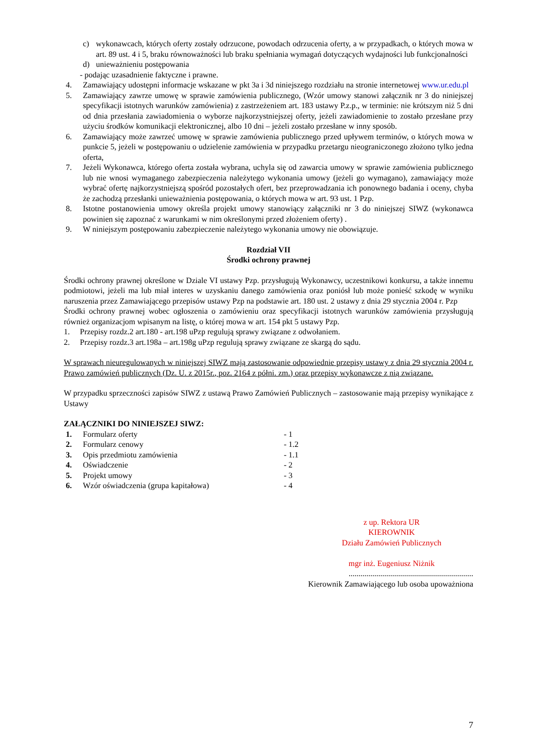c) wykonawcach, których oferty zostały odrzucone, powodach odrzucenia oferty, a w przypadkach, o których mowa w art. 89 ust. 4 i 5, braku równoważności lub braku spełniania wymagań dotyczących wydajności lub funkcjonalności
d) unieważnieniu postępowania
- podając uzasadnienie faktyczne i prawne.
4. Zamawiający udostępni informacje wskazane w pkt 3a i 3d niniejszego rozdziału na stronie internetowej www.ur.edu.pl
5. Zamawiający zawrze umowę w sprawie zamówienia publicznego, (Wzór umowy stanowi załącznik nr 3 do niniejszej specyfikacji istotnych warunków zamówienia) z zastrzeżeniem art. 183 ustawy P.z.p., w terminie: nie krótszym niż 5 dni od dnia przesłania zawiadomienia o wyborze najkorzystniejszej oferty, jeżeli zawiadomienie to zostało przesłane przy użyciu środków komunikacji elektronicznej, albo 10 dni – jeżeli zostało przesłane w inny sposób.
6. Zamawiający może zawrzeć umowę w sprawie zamówienia publicznego przed upływem terminów, o których mowa w punkcie 5, jeżeli w postępowaniu o udzielenie zamówienia w przypadku przetargu nieograniczonego złożono tylko jedna oferta,
7. Jeżeli Wykonawca, którego oferta została wybrana, uchyla się od zawarcia umowy w sprawie zamówienia publicznego lub nie wnosi wymaganego zabezpieczenia należytego wykonania umowy (jeżeli go wymagano), zamawiający może wybrać ofertę najkorzystniejszą spośród pozostałych ofert, bez przeprowadzania ich ponownego badania i oceny, chyba że zachodzą przesłanki unieważnienia postępowania, o których mowa w art. 93 ust. 1 Pzp.
8. Istotne postanowienia umowy określa projekt umowy stanowiący załączniki nr 3 do niniejszej SIWZ (wykonawca powinien się zapoznać z warunkami w nim określonymi przed złożeniem oferty) .
9. W niniejszym postępowaniu zabezpieczenie należytego wykonania umowy nie obowiązuje.
Rozdział VII
Środki ochrony prawnej
Środki ochrony prawnej określone w Dziale VI ustawy Pzp. przysługują Wykonawcy, uczestnikowi konkursu, a także innemu podmiotowi, jeżeli ma lub miał interes w uzyskaniu danego zamówienia oraz poniósł lub może ponieść szkodę w wyniku naruszenia przez Zamawiającego przepisów ustawy Pzp na podstawie art. 180 ust. 2 ustawy z dnia 29 stycznia 2004 r. Pzp
Środki ochrony prawnej wobec ogłoszenia o zamówieniu oraz specyfikacji istotnych warunków zamówienia przysługują również organizacjom wpisanym na listę, o której mowa w art. 154 pkt 5 ustawy Pzp.
1. Przepisy rozdz.2 art.180 - art.198 uPzp regulują sprawy związane z odwołaniem.
2. Przepisy rozdz.3 art.198a – art.198g uPzp regulują sprawy związane ze skargą do sądu.
W sprawach nieuregulowanych w niniejszej SIWZ mają zastosowanie odpowiednie przepisy ustawy z dnia 29 stycznia 2004 r. Prawo zamówień publicznych (Dz. U. z 2015r., poz. 2164 z półni. zm.) oraz przepisy wykonawcze z nią związane.
W przypadku sprzeczności zapisów SIWZ z ustawą Prawo Zamówień Publicznych – zastosowanie mają przepisy wynikające z Ustawy
ZAŁĄCZNIKI DO NINIEJSZEJ SIWZ:
1. Formularz oferty - 1
2. Formularz cenowy - 1.2
3. Opis przedmiotu zamówienia - 1.1
4. Oświadczenie - 2
5. Projekt umowy - 3
6. Wzór oświadczenia (grupa kapitałowa) - 4
z up. Rektora UR
KIEROWNIK
Działu Zamówień Publicznych
mgr inż. Eugeniusz Niżnik
..............................................................
Kierownik Zamawiającego lub osoba upoważniona
7